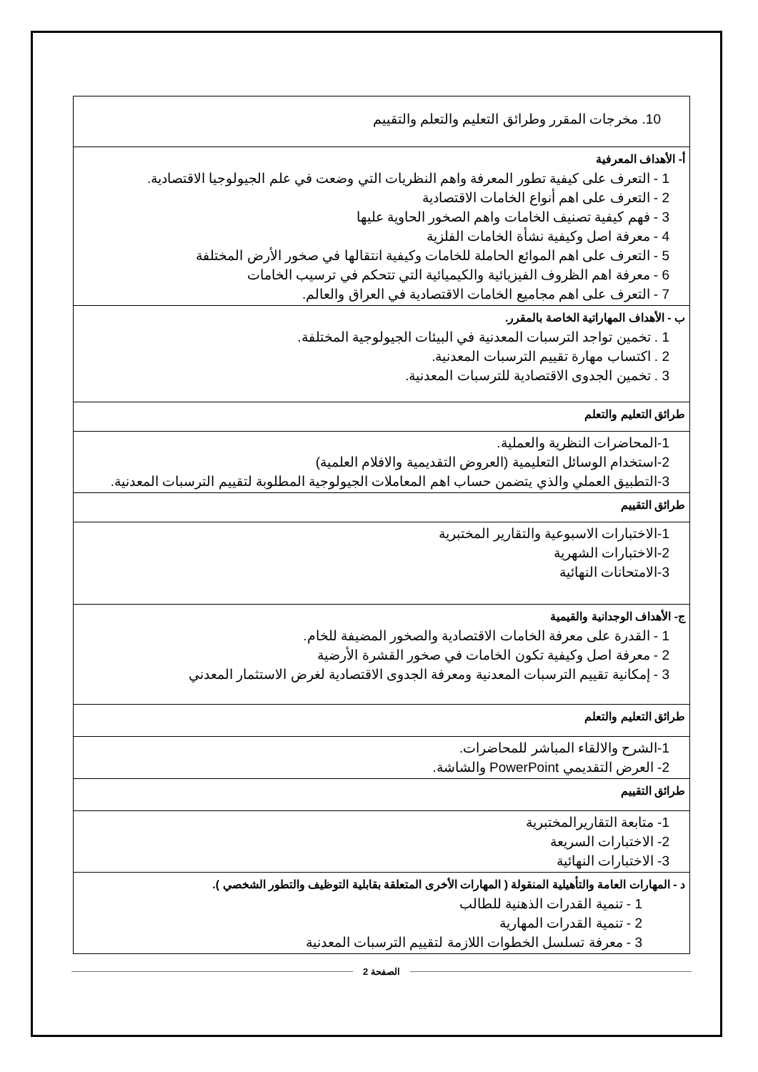| 10. مخرجات المقرر وطرائق التعليم والتعلم والتقييم |
| أ- الأهداف المعرفية 1 - التعرف على كيفية تطور المعرفة واهم النظريات التي وضعت في علم الجيولوجيا الاقتصادية. 2 - التعرف على اهم أنواع الخامات الاقتصادية 3 - فهم كيفية تصنيف الخامات واهم الصخور الحاوية عليها 4 - معرفة اصل وكيفية نشأة الخامات الفلزية 5 - التعرف على اهم الموائع الحاملة للخامات وكيفية انتقالها في صخور الأرض المختلفة 6 - معرفة اهم الظروف الفيزيائية والكيميائية التي تتحكم في ترسيب الخامات 7 - التعرف على اهم مجاميع الخامات الاقتصادية في العراق والعالم. |
| ب - الأهداف المهاراتية الخاصة بالمقرر. 1 . تخمين تواجد الترسبات المعدنية في البيئات الجيولوجية المختلفة. 2 . اكتساب مهارة تقييم الترسبات المعدنية. 3 . تخمين الجدوى الاقتصادية للترسبات المعدنية. |
| طرائق التعليم والتعلم |
| 1-المحاضرات النظرية والعملية. 2-استخدام الوسائل التعليمية (العروض التقديمية والافلام العلمية) 3-التطبيق العملي والذي يتضمن حساب اهم المعاملات الجيولوجية المطلوبة لتقييم الترسبات المعدنية. |
| طرائق التقييم |
| 1-الاختبارات الاسبوعية والتقارير المختبرية 2-الاختبارات الشهرية 3-الامتحانات النهائية |
| ج- الأهداف الوجدانية والقيمية 1 - القدرة على معرفة الخامات الاقتصادية والصخور المضيفة للخام. 2 - معرفة اصل وكيفية تكون الخامات في صخور القشرة الأرضية 3 - إمكانية تقييم الترسبات المعدنية ومعرفة الجدوى الاقتصادية لغرض الاستثمار المعدني |
| طرائق التعليم والتعلم |
| 1-الشرح والالقاء المباشر للمحاضرات. 2- العرض التقديمي PowerPoint والشاشة. |
| طرائق التقييم |
| 1- متابعة التقاريرالمختبرية 2- الاختبارات السريعة 3- الاختبارات النهائية |
| د - المهارات العامة والتأهيلية المنقولة ( المهارات الأخرى المتعلقة بقابلية التوظيف والتطور الشخصي ). 1 - تنمية القدرات الذهنية للطالب 2 - تنمية القدرات المهارية 3 - معرفة تسلسل الخطوات اللازمة لتقييم الترسبات المعدنية |
الصفحة 2